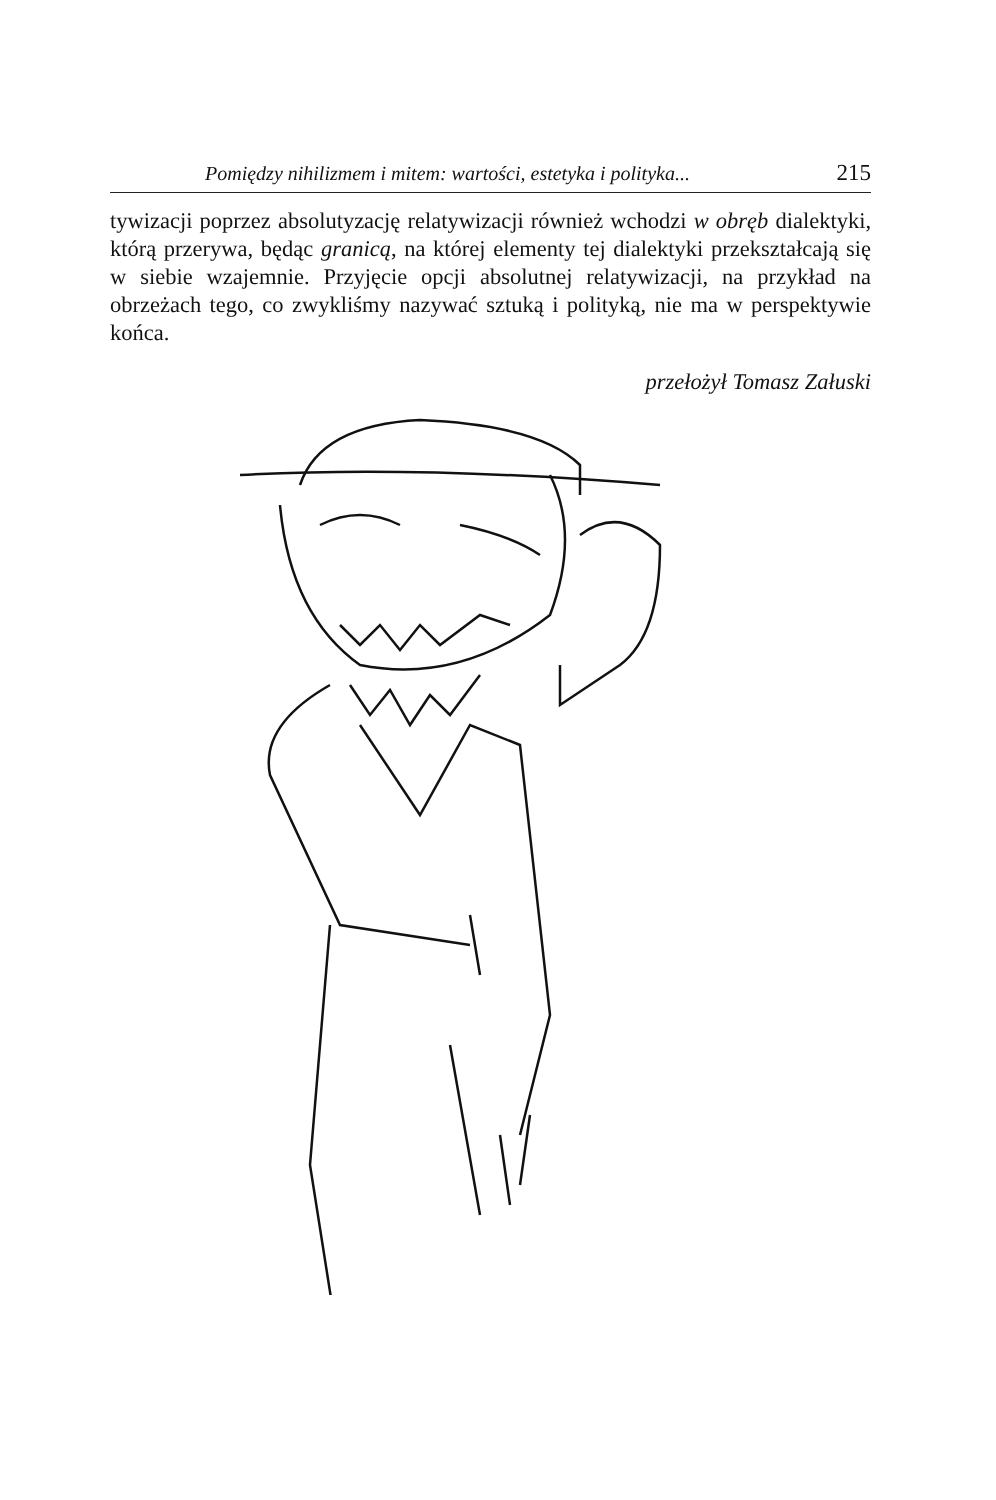Pomiędzy nihilizmem i mitem: wartości, estetyka i polityka... 215
tywizacji poprzez absolutyzację relatywizacji również wchodzi w obręb dialektyki, którą przerywa, będąc granicą, na której elementy tej dialektyki przekształcają się w siebie wzajemnie. Przyjęcie opcji absolutnej relatywizacji, na przykład na obrzeżach tego, co zwykliśmy nazywać sztuką i polityką, nie ma w perspektywie końca.
przełożył Tomasz Załuski